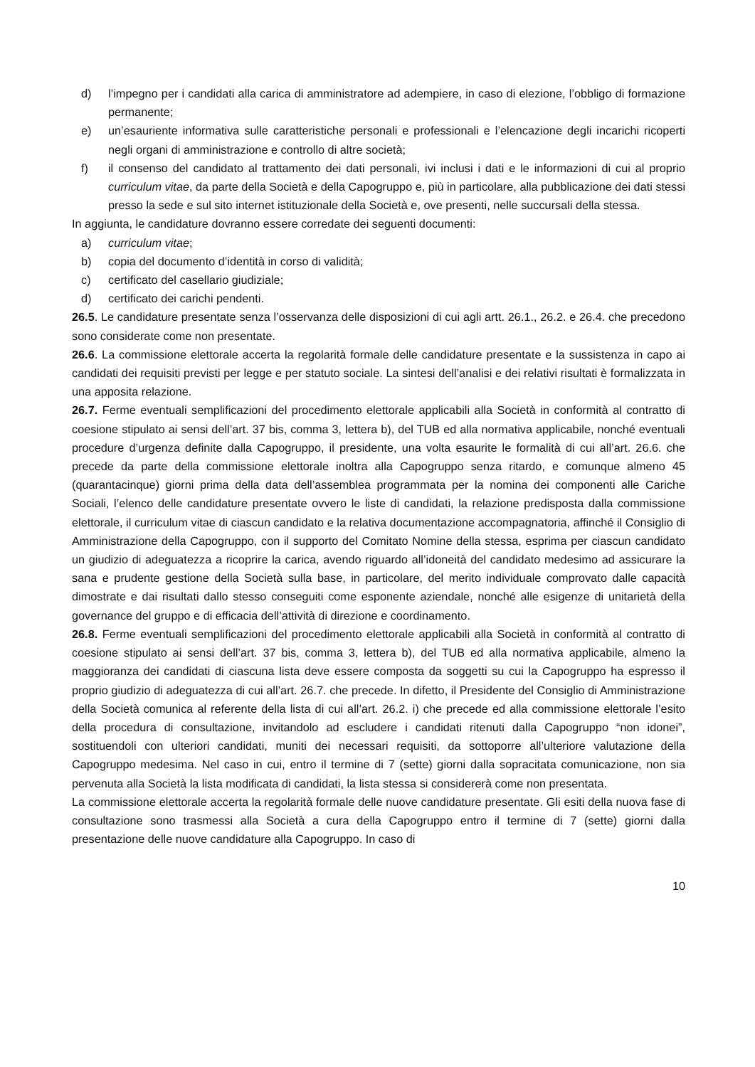d) l’impegno per i candidati alla carica di amministratore ad adempiere, in caso di elezione, l’obbligo di formazione permanente;
e) un’esauriente informativa sulle caratteristiche personali e professionali e l’elencazione degli incarichi ricoperti negli organi di amministrazione e controllo di altre società;
f) il consenso del candidato al trattamento dei dati personali, ivi inclusi i dati e le informazioni di cui al proprio curriculum vitae, da parte della Società e della Capogruppo e, più in particolare, alla pubblicazione dei dati stessi presso la sede e sul sito internet istituzionale della Società e, ove presenti, nelle succursali della stessa.
In aggiunta, le candidature dovranno essere corredate dei seguenti documenti:
a) curriculum vitae;
b) copia del documento d’identità in corso di validità;
c) certificato del casellario giudiziale;
d) certificato dei carichi pendenti.
26.5. Le candidature presentate senza l’osservanza delle disposizioni di cui agli artt. 26.1., 26.2. e 26.4. che precedono sono considerate come non presentate.
26.6. La commissione elettorale accerta la regolarità formale delle candidature presentate e la sussistenza in capo ai candidati dei requisiti previsti per legge e per statuto sociale. La sintesi dell’analisi e dei relativi risultati è formalizzata in una apposita relazione.
26.7. Ferme eventuali semplificazioni del procedimento elettorale applicabili alla Società in conformità al contratto di coesione stipulato ai sensi dell’art. 37 bis, comma 3, lettera b), del TUB ed alla normativa applicabile, nonché eventuali procedure d’urgenza definite dalla Capogruppo, il presidente, una volta esaurite le formalità di cui all’art. 26.6. che precede da parte della commissione elettorale inoltra alla Capogruppo senza ritardo, e comunque almeno 45 (quarantacinque) giorni prima della data dell’assemblea programmata per la nomina dei componenti alle Cariche Sociali, l’elenco delle candidature presentate ovvero le liste di candidati, la relazione predisposta dalla commissione elettorale, il curriculum vitae di ciascun candidato e la relativa documentazione accompagnatoria, affinché il Consiglio di Amministrazione della Capogruppo, con il supporto del Comitato Nomine della stessa, esprima per ciascun candidato un giudizio di adeguatezza a ricoprire la carica, avendo riguardo all’idoneità del candidato medesimo ad assicurare la sana e prudente gestione della Società sulla base, in particolare, del merito individuale comprovato dalle capacità dimostrate e dai risultati dallo stesso conseguiti come esponente aziendale, nonché alle esigenze di unitarietà della governance del gruppo e di efficacia dell’attività di direzione e coordinamento.
26.8. Ferme eventuali semplificazioni del procedimento elettorale applicabili alla Società in conformità al contratto di coesione stipulato ai sensi dell’art. 37 bis, comma 3, lettera b), del TUB ed alla normativa applicabile, almeno la maggioranza dei candidati di ciascuna lista deve essere composta da soggetti su cui la Capogruppo ha espresso il proprio giudizio di adeguatezza di cui all’art. 26.7. che precede. In difetto, il Presidente del Consiglio di Amministrazione della Società comunica al referente della lista di cui all’art. 26.2. i) che precede ed alla commissione elettorale l’esito della procedura di consultazione, invitandolo ad escludere i candidati ritenuti dalla Capogruppo “non idonei”, sostituendoli con ulteriori candidati, muniti dei necessari requisiti, da sottoporre all’ulteriore valutazione della Capogruppo medesima. Nel caso in cui, entro il termine di 7 (sette) giorni dalla sopracitata comunicazione, non sia pervenuta alla Società la lista modificata di candidati, la lista stessa si considererà come non presentata.
La commissione elettorale accerta la regolarità formale delle nuove candidature presentate. Gli esiti della nuova fase di consultazione sono trasmessi alla Società a cura della Capogruppo entro il termine di 7 (sette) giorni dalla presentazione delle nuove candidature alla Capogruppo. In caso di
10